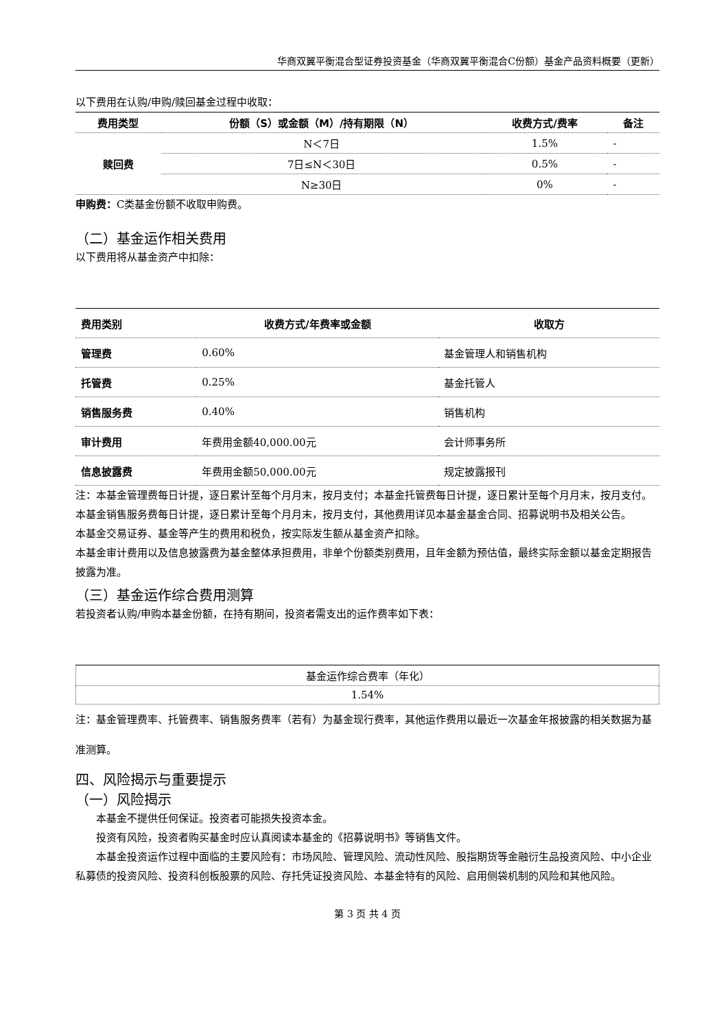华商双翼平衡混合型证券投资基金（华商双翼平衡混合C份额）基金产品资料概要（更新）
以下费用在认购/申购/赎回基金过程中收取：
| 费用类型 | 份额（S）或金额（M）/持有期限（N） | 收费方式/费率 | 备注 |
| --- | --- | --- | --- |
| 赎回费 | N＜7日 | 1.5% | - |
| | 7日≤N＜30日 | 0.5% | - |
| | N≥30日 | 0% | - |
申购费：C类基金份额不收取申购费。
（二）基金运作相关费用
以下费用将从基金资产中扣除：
| 费用类别 | 收费方式/年费率或金额 | 收取方 |
| --- | --- | --- |
| 管理费 | 0.60% | 基金管理人和销售机构 |
| 托管费 | 0.25% | 基金托管人 |
| 销售服务费 | 0.40% | 销售机构 |
| 审计费用 | 年费用金额40,000.00元 | 会计师事务所 |
| 信息披露费 | 年费用金额50,000.00元 | 规定披露报刊 |
注：本基金管理费每日计提，逐日累计至每个月月末，按月支付；本基金托管费每日计提，逐日累计至每个月月末，按月支付。
本基金销售服务费每日计提，逐日累计至每个月月末，按月支付，其他费用详见本基金基金合同、招募说明书及相关公告。
本基金交易证券、基金等产生的费用和税负，按实际发生额从基金资产扣除。
本基金审计费用以及信息披露费为基金整体承担费用，非单个份额类别费用，且年金额为预估值，最终实际金额以基金定期报告披露为准。
（三）基金运作综合费用测算
若投资者认购/申购本基金份额，在持有期间，投资者需支出的运作费率如下表：
| 基金运作综合费率（年化） |
| 1.54% |
注：基金管理费率、托管费率、销售服务费率（若有）为基金现行费率，其他运作费用以最近一次基金年报披露的相关数据为基准测算。
四、风险揭示与重要提示
（一）风险揭示
本基金不提供任何保证。投资者可能损失投资本金。
投资有风险，投资者购买基金时应认真阅读本基金的《招募说明书》等销售文件。
本基金投资运作过程中面临的主要风险有：市场风险、管理风险、流动性风险、股指期货等金融衍生品投资风险、中小企业私募债的投资风险、投资科创板股票的风险、存托凭证投资风险、本基金特有的风险、启用侧袋机制的风险和其他风险。
第 3 页 共 4 页